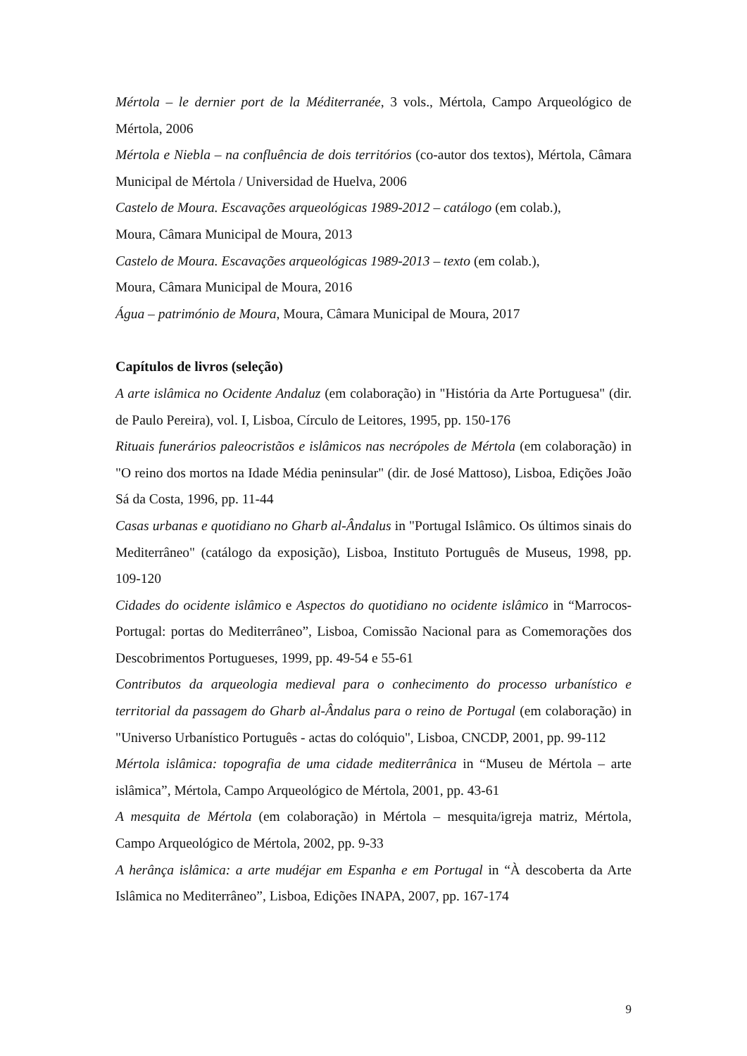Mértola – le dernier port de la Méditerranée, 3 vols., Mértola, Campo Arqueológico de Mértola, 2006
Mértola e Niebla – na confluência de dois territórios (co-autor dos textos), Mértola, Câmara Municipal de Mértola / Universidad de Huelva, 2006
Castelo de Moura. Escavações arqueológicas 1989-2012 – catálogo (em colab.),
Moura, Câmara Municipal de Moura, 2013
Castelo de Moura. Escavações arqueológicas 1989-2013 – texto (em colab.),
Moura, Câmara Municipal de Moura, 2016
Água – património de Moura, Moura, Câmara Municipal de Moura, 2017
Capítulos de livros (seleção)
A arte islâmica no Ocidente Andaluz (em colaboração) in "História da Arte Portuguesa" (dir. de Paulo Pereira), vol. I, Lisboa, Círculo de Leitores, 1995, pp. 150-176
Rituais funerários paleocristãos e islâmicos nas necrópoles de Mértola (em colaboração) in "O reino dos mortos na Idade Média peninsular" (dir. de José Mattoso), Lisboa, Edições João Sá da Costa, 1996, pp. 11-44
Casas urbanas e quotidiano no Gharb al-Ândalus in "Portugal Islâmico. Os últimos sinais do Mediterrâneo" (catálogo da exposição), Lisboa, Instituto Português de Museus, 1998, pp. 109-120
Cidades do ocidente islâmico e Aspectos do quotidiano no ocidente islâmico in “Marrocos-Portugal: portas do Mediterrâneo”, Lisboa, Comissão Nacional para as Comemorações dos Descobrimentos Portugueses, 1999, pp. 49-54 e 55-61
Contributos da arqueologia medieval para o conhecimento do processo urbanístico e territorial da passagem do Gharb al-Ândalus para o reino de Portugal (em colaboração) in "Universo Urbanístico Português - actas do colóquio", Lisboa, CNCDP, 2001, pp. 99-112
Mértola islâmica: topografia de uma cidade mediterrânica in “Museu de Mértola – arte islâmica”, Mértola, Campo Arqueológico de Mértola, 2001, pp. 43-61
A mesquita de Mértola (em colaboração) in Mértola – mesquita/igreja matriz, Mértola, Campo Arqueológico de Mértola, 2002, pp. 9-33
A herânça islâmica: a arte mudéjar em Espanha e em Portugal in “À descoberta da Arte Islâmica no Mediterrâneo”, Lisboa, Edições INAPA, 2007, pp. 167-174
9